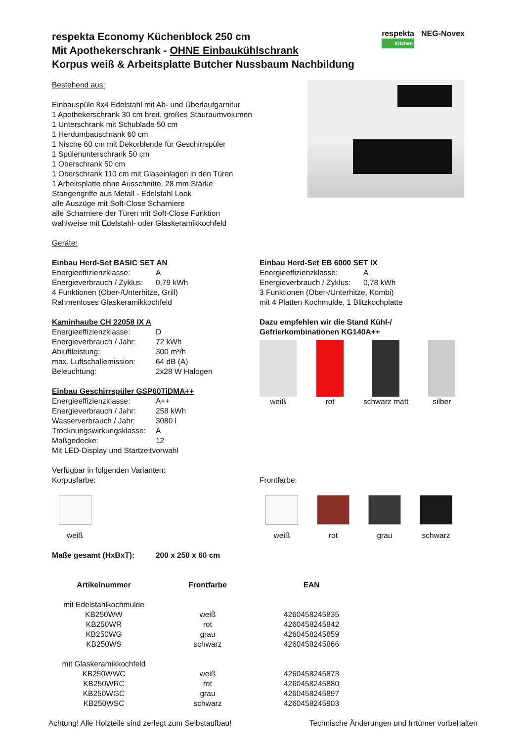respekta
Kitchen
NEG-Novex
respekta Economy Küchenblock 250 cm
Mit Apothekerschrank - OHNE Einbaukühlschrank
Korpus weiß & Arbeitsplatte Butcher Nussbaum Nachbildung
Bestehend aus:
Einbauspüle 8x4 Edelstahl mit Ab- und Überlaufgarnitur
1 Apothekerschrank 30 cm breit, großes Stauraumvolumen
1 Unterschrank mit Schublade 50 cm
1 Herdumbauschrank 60 cm
1 Nische 60 cm mit Dekorblende für Geschirrspüler
1 Spülenunterschrank 50 cm
1 Oberschrank 50 cm
1 Oberschrank 110 cm mit Glaseinlagen in den Türen
1 Arbeitsplatte ohne Ausschnitte, 28 mm Stärke
Stangengriffe aus Metall - Edelstahl Look
alle Auszüge mit Soft-Close Scharniere
alle Scharniere der Türen mit Soft-Close Funktion
wahlweise mit Edelstahl- oder Glaskeramikkochfeld
Geräte:
Einbau Herd-Set BASIC SET AN
Energieeffizienzklasse: A
Energieverbrauch / Zyklus: 0,79 kWh
4 Funktionen (Ober-/Unterhitze, Grill)
Rahmenloses Glaskeramikkochfeld
Kaminhaube CH 22058 IX A
Energieeffizienzklasse: D
Energieverbrauch / Jahr: 72 kWh
Abluftleistung: 300 m³/h
max. Luftschallemission: 64 dB (A)
Beleuchtung: 2x28 W Halogen
Einbau Geschirrspüler GSP60TiDMA++
Energieeffizienzklasse: A++
Energieverbrauch / Jahr: 258 kWh
Wasserverbrauch / Jahr: 3080 l
Trocknungswirkungsklasse: A
Maßgedecke: 12
Mit LED-Display und Startzeitvorwahl
Einbau Herd-Set EB 6000 SET IX
Energieeffizienzklasse: A
Energieverbrauch / Zyklus: 0,78 kWh
3 Funktionen (Ober-/Unterhitze, Kombi)
mit 4 Platten Kochmulde, 1 Blitzkochplatte
Dazu empfehlen wir die Stand Kühl-/
Gefrierkombinationen KG140A++
weiß rot schwarz matt silber
Verfügbar in folgenden Varianten:
Korpusfarbe:
weiß
Frontfarbe:
weiß rot grau schwarz
Maße gesamt (HxBxT): 200 x 250 x 60 cm
| Artikelnummer | Frontfarbe | EAN |
| --- | --- | --- |
| mit Edelstahlkochmulde | | |
| KB250WW | weiß | 4260458245835 |
| KB250WR | rot | 4260458245842 |
| KB250WG | grau | 4260458245859 |
| KB250WS | schwarz | 4260458245866 |
| mit Glaskeramikkochfeld | | |
| KB250WWC | weiß | 4260458245873 |
| KB250WRC | rot | 4260458245880 |
| KB250WGC | grau | 4260458245897 |
| KB250WSC | schwarz | 4260458245903 |
Achtung! Alle Holzteile sind zerlegt zum Selbstaufbau! Technische Änderungen und Irrtümer vorbehalten